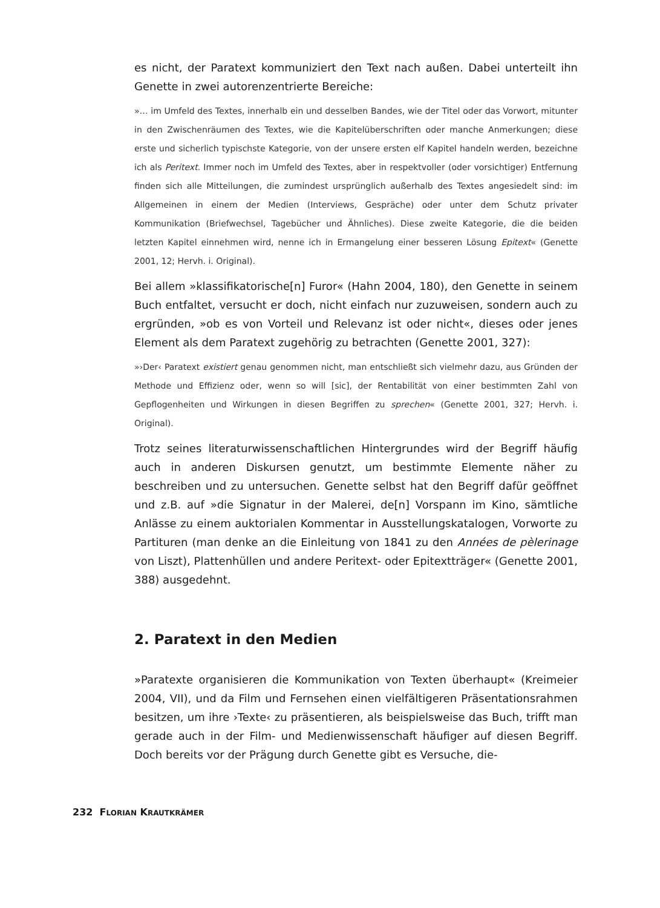es nicht, der Paratext kommuniziert den Text nach außen. Dabei unterteilt ihn Genette in zwei autorenzentrierte Bereiche:
»… im Umfeld des Textes, innerhalb ein und desselben Bandes, wie der Titel oder das Vorwort, mitunter in den Zwischenräumen des Textes, wie die Kapitelüberschriften oder manche Anmerkungen; diese erste und sicherlich typischste Kategorie, von der unsere ersten elf Kapitel handeln werden, bezeichne ich als Peritext. Immer noch im Umfeld des Textes, aber in respektvoller (oder vorsichtiger) Entfernung finden sich alle Mitteilungen, die zumindest ursprünglich außerhalb des Textes angesiedelt sind: im Allgemeinen in einem der Medien (Interviews, Gespräche) oder unter dem Schutz privater Kommunikation (Briefwechsel, Tagebücher und Ähnliches). Diese zweite Kategorie, die die beiden letzten Kapitel einnehmen wird, nenne ich in Ermangelung einer besseren Lösung Epitext« (Genette 2001, 12; Hervh. i. Original).
Bei allem »klassifikatorische[n] Furor« (Hahn 2004, 180), den Genette in seinem Buch entfaltet, versucht er doch, nicht einfach nur zuzuweisen, sondern auch zu ergründen, »ob es von Vorteil und Relevanz ist oder nicht«, dieses oder jenes Element als dem Paratext zugehörig zu betrachten (Genette 2001, 327):
»›Der‹ Paratext existiert genau genommen nicht, man entschließt sich vielmehr dazu, aus Gründen der Methode und Effizienz oder, wenn so will [sic], der Rentabilität von einer bestimmten Zahl von Gepflogenheiten und Wirkungen in diesen Begriffen zu sprechen« (Genette 2001, 327; Hervh. i. Original).
Trotz seines literaturwissenschaftlichen Hintergrundes wird der Begriff häufig auch in anderen Diskursen genutzt, um bestimmte Elemente näher zu beschreiben und zu untersuchen. Genette selbst hat den Begriff dafür geöffnet und z.B. auf »die Signatur in der Malerei, de[n] Vorspann im Kino, sämtliche Anlässe zu einem auktorialen Kommentar in Ausstellungskatalogen, Vorworte zu Partituren (man denke an die Einleitung von 1841 zu den Années de pèlerinage von Liszt), Plattenhüllen und andere Peritext- oder Epitextträger« (Genette 2001, 388) ausgedehnt.
2. Paratext in den Medien
»Paratexte organisieren die Kommunikation von Texten überhaupt« (Kreimeier 2004, VII), und da Film und Fernsehen einen vielfältigeren Präsentationsrahmen besitzen, um ihre ›Texte‹ zu präsentieren, als beispielsweise das Buch, trifft man gerade auch in der Film- und Medienwissenschaft häufiger auf diesen Begriff. Doch bereits vor der Prägung durch Genette gibt es Versuche, die-
232 FLORIAN KRAUTKRÄMER